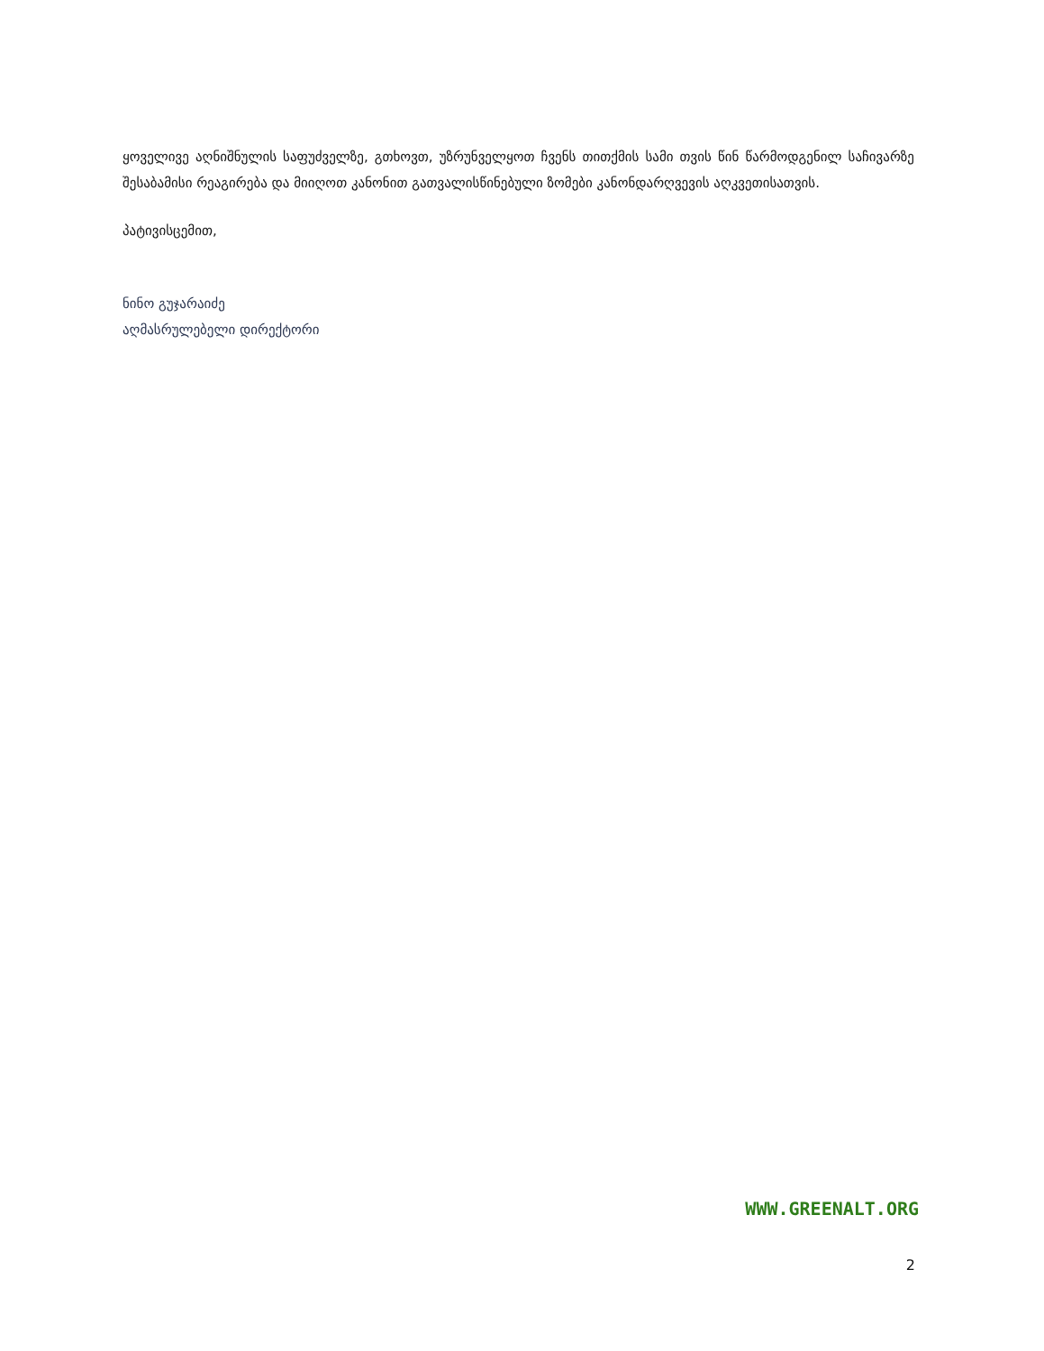ყოველივე აღნიშნულის საფუძველზე, გთხოვთ, უზრუნველყოთ ჩვენს თითქმის სამი თვის წინ წარმოდგენილ საჩივარზე შესაბამისი რეაგირება და მიიღოთ კანონით გათვალისწინებული ზომები კანონდარღვევის აღკვეთისათვის.
პატივისცემით,
ნინო გუჯარაიძე
აღმასრულებელი დირექტორი
WWW.GREENALT.ORG
2